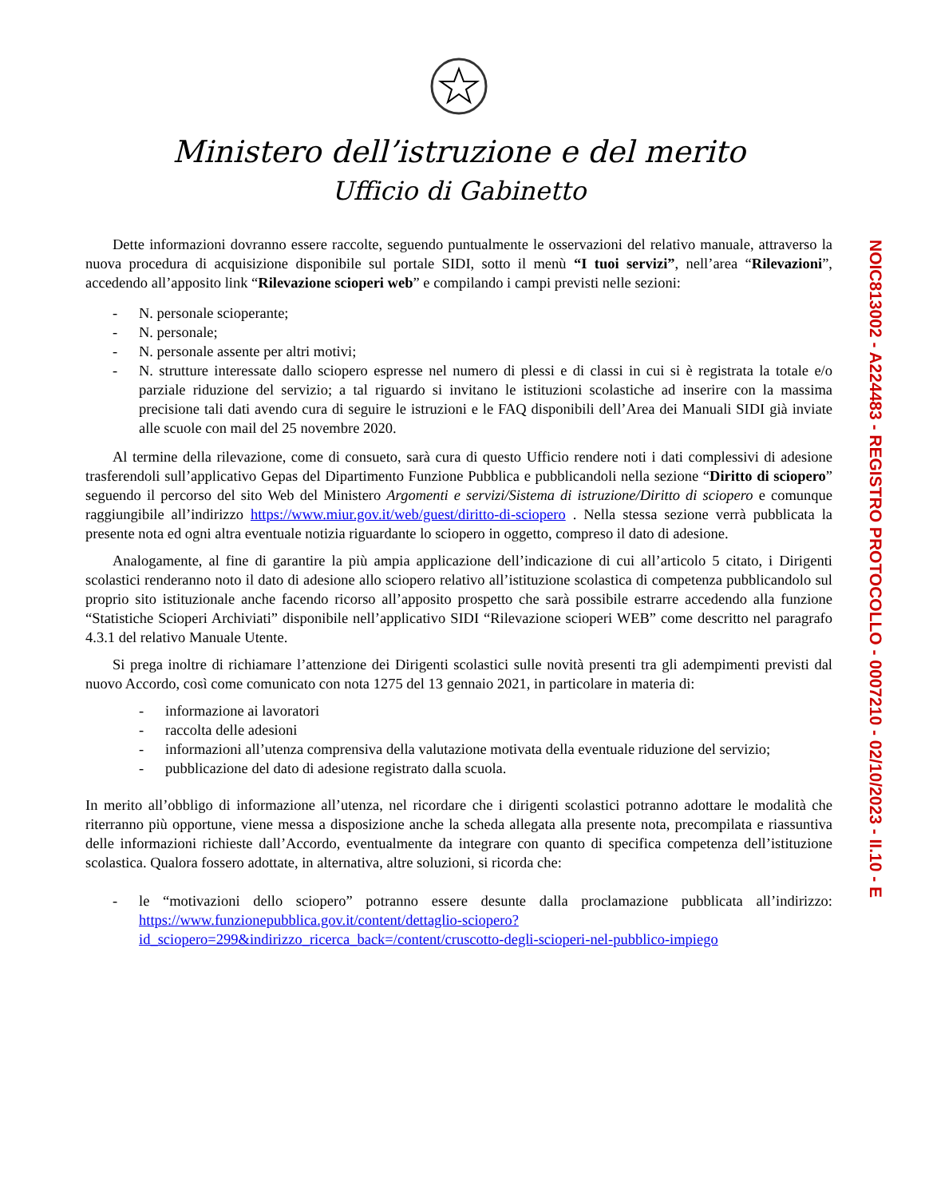Ministero dell’istruzione e del merito
Ufficio di Gabinetto
Dette informazioni dovranno essere raccolte, seguendo puntualmente le osservazioni del relativo manuale, attraverso la nuova procedura di acquisizione disponibile sul portale SIDI, sotto il menù “I tuoi servizi”, nell’area “Rilevazioni”, accedendo all’apposito link “Rilevazione scioperi web” e compilando i campi previsti nelle sezioni:
- N. personale scioperante;
- N. personale;
- N. personale assente per altri motivi;
- N. strutture interessate dallo sciopero espresse nel numero di plessi e di classi in cui si è registrata la totale e/o parziale riduzione del servizio; a tal riguardo si invitano le istituzioni scolastiche ad inserire con la massima precisione tali dati avendo cura di seguire le istruzioni e le FAQ disponibili dell’Area dei Manuali SIDI già inviate alle scuole con mail del 25 novembre 2020.
Al termine della rilevazione, come di consueto, sarà cura di questo Ufficio rendere noti i dati complessivi di adesione trasferendoli sull’applicativo Gepas del Dipartimento Funzione Pubblica e pubblicandoli nella sezione “Diritto di sciopero” seguendo il percorso del sito Web del Ministero Argomenti e servizi/Sistema di istruzione/Diritto di sciopero e comunque raggiungibile all’indirizzo https://www.miur.gov.it/web/guest/diritto-di-sciopero . Nella stessa sezione verrà pubblicata la presente nota ed ogni altra eventuale notizia riguardante lo sciopero in oggetto, compreso il dato di adesione.
Analogamente, al fine di garantire la più ampia applicazione dell’indicazione di cui all’articolo 5 citato, i Dirigenti scolastici renderanno noto il dato di adesione allo sciopero relativo all’istituzione scolastica di competenza pubblicandolo sul proprio sito istituzionale anche facendo ricorso all’apposito prospetto che sarà possibile estrarre accedendo alla funzione “Statistiche Scioperi Archiviati” disponibile nell’applicativo SIDI “Rilevazione scioperi WEB” come descritto nel paragrafo 4.3.1 del relativo Manuale Utente.
Si prega inoltre di richiamare l’attenzione dei Dirigenti scolastici sulle novità presenti tra gli adempimenti previsti dal nuovo Accordo, così come comunicato con nota 1275 del 13 gennaio 2021, in particolare in materia di:
- informazione ai lavoratori
- raccolta delle adesioni
- informazioni all’utenza comprensiva della valutazione motivata della eventuale riduzione del servizio;
- pubblicazione del dato di adesione registrato dalla scuola.
In merito all’obbligo di informazione all’utenza, nel ricordare che i dirigenti scolastici potranno adottare le modalità che riterranno più opportune, viene messa a disposizione anche la scheda allegata alla presente nota, precompilata e riassuntiva delle informazioni richieste dall’Accordo, eventualmente da integrare con quanto di specifica competenza dell’istituzione scolastica. Qualora fossero adottate, in alternativa, altre soluzioni, si ricorda che:
- le “motivazioni dello sciopero” potranno essere desunte dalla proclamazione pubblicata all’indirizzo: https://www.funzionepubblica.gov.it/content/dettaglio-sciopero?id_sciopero=299&indirizzo_ricerca_back=/content/cruscotto-degli-scioperi-nel-pubblico-impiego
NOIC813002 - A224483 - REGISTRO PROTOCOLLO - 0007210 - 02/10/2023 - II.10 - E